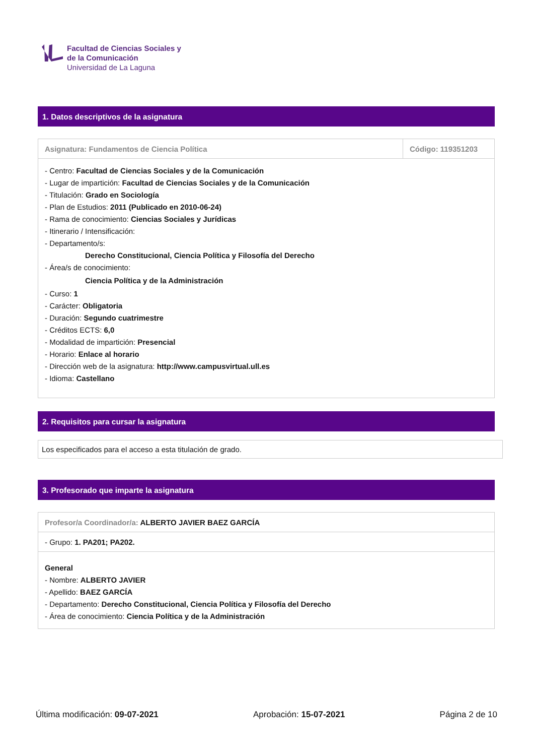Facultad de Ciencias Sociales y
de la Comunicación
Universidad de La Laguna
1. Datos descriptivos de la asignatura
| Asignatura: Fundamentos de Ciencia Política | Código: 119351203 |
| - Centro: Facultad de Ciencias Sociales y de la Comunicación - Lugar de impartición: Facultad de Ciencias Sociales y de la Comunicación - Titulación: Grado en Sociología - Plan de Estudios: 2011 (Publicado en 2010-06-24) - Rama de conocimiento: Ciencias Sociales y Jurídicas - Itinerario / Intensificación: - Departamento/s: Derecho Constitucional, Ciencia Política y Filosofía del Derecho - Área/s de conocimiento: Ciencia Política y de la Administración - Curso: 1 - Carácter: Obligatoria - Duración: Segundo cuatrimestre - Créditos ECTS: 6,0 - Modalidad de impartición: Presencial - Horario: Enlace al horario - Dirección web de la asignatura: http://www.campusvirtual.ull.es - Idioma: Castellano | |
2. Requisitos para cursar la asignatura
Los especificados para el acceso a esta titulación de grado.
3. Profesorado que imparte la asignatura
| Profesor/a Coordinador/a: ALBERTO JAVIER BAEZ GARCÍA |
| - Grupo: 1. PA201; PA202. |
| General - Nombre: ALBERTO JAVIER - Apellido: BAEZ GARCÍA - Departamento: Derecho Constitucional, Ciencia Política y Filosofía del Derecho - Área de conocimiento: Ciencia Política y de la Administración |
Última modificación: 09-07-2021 Aprobación: 15-07-2021 Página 2 de 10